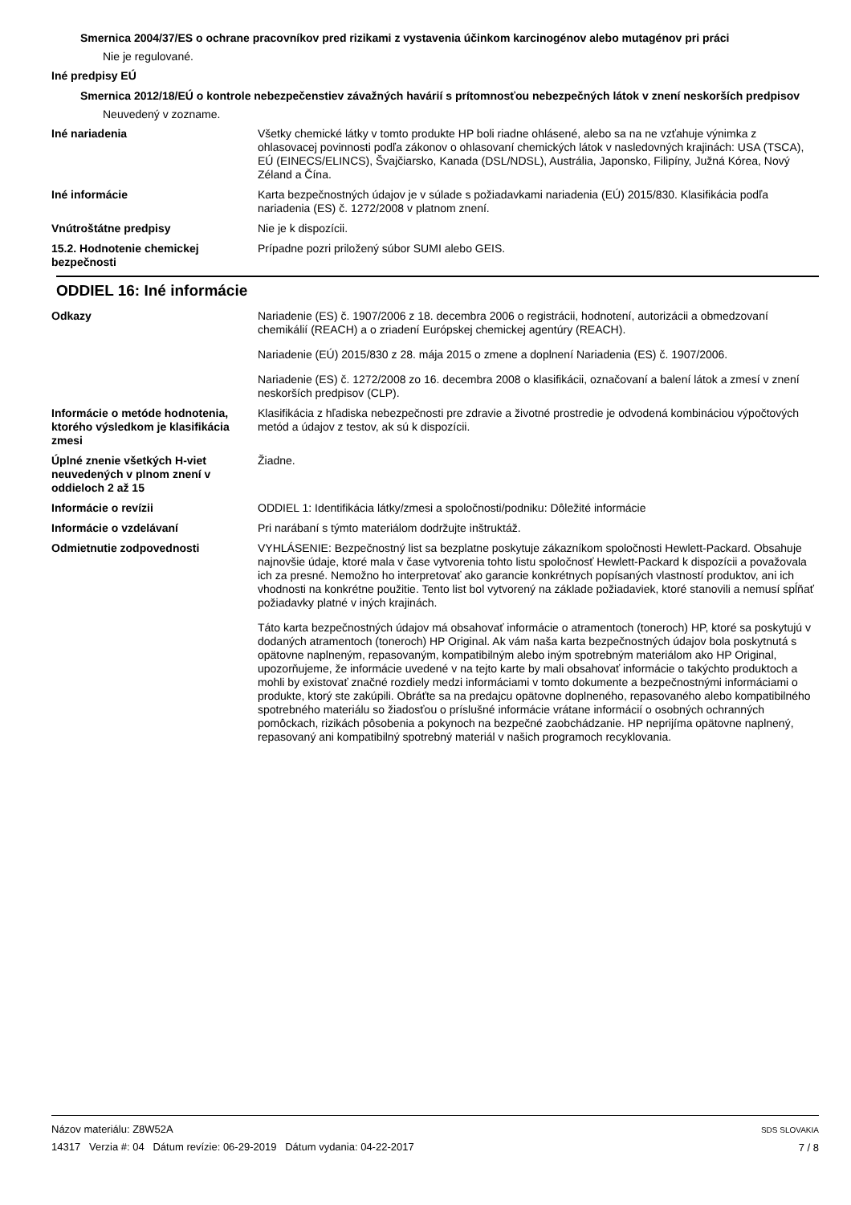Smernica 2004/37/ES o ochrane pracovníkov pred rizikami z vystavenia účinkom karcinogénov alebo mutagénov pri práci
Nie je regulované.
Iné predpisy EÚ
Smernica 2012/18/EÚ o kontrole nebezpečenstiev závažných havárií s prítomnosťou nebezpečných látok v znení neskorších predpisov
Neuvedený v zozname.
Iné nariadenia Všetky chemické látky v tomto produkte HP boli riadne ohlásené, alebo sa na ne vzťahuje výnimka z ohlasovacej povinnosti podľa zákonov o ohlasovaní chemických látok v nasledovných krajinách: USA (TSCA), EÚ (EINECS/ELINCS), Švajčiarsko, Kanada (DSL/NDSL), Austrália, Japonsko, Filipíny, Južná Kórea, Nový Zéland a Čína.
Iné informácie Karta bezpečnostných údajov je v súlade s požiadavkami nariadenia (EÚ) 2015/830. Klasifikácia podľa nariadenia (ES) č. 1272/2008 v platnom znení.
Vnútroštátne predpisy Nie je k dispozícii.
15.2. Hodnotenie chemickej bezpečnosti
Prípadne pozri priložený súbor SUMI alebo GEIS.
ODDIEL 16: Iné informácie
Odkazy Nariadenie (ES) č. 1907/2006 z 18. decembra 2006 o registrácii, hodnotení, autorizácii a obmedzovaní chemikálií (REACH) a o zriadení Európskej chemickej agentúry (REACH).
Nariadenie (EÚ) 2015/830 z 28. mája 2015 o zmene a doplnení Nariadenia (ES) č. 1907/2006.
Nariadenie (ES) č. 1272/2008 zo 16. decembra 2008 o klasifikácii, označovaní a balení látok a zmesí v znení neskorších predpisov (CLP).
Informácie o metóde hodnotenia, ktorého výsledkom je klasifikácia zmesi
Klasifikácia z hľadiska nebezpečnosti pre zdravie a životné prostredie je odvodená kombináciou výpočtových metód a údajov z testov, ak sú k dispozícii.
Úplné znenie všetkých H-viet neuvedených v plnom znení v oddieloch 2 až 15
Žiadne.
Informácie o revízii ODDIEL 1: Identifikácia látky/zmesi a spoločnosti/podniku: Dôležité informácie
Informácie o vzdelávaní Pri narábaní s týmto materiálom dodržujte inštruktáž.
Odmietnutie zodpovednosti VYHLÁSENIE: Bezpečnostný list sa bezplatne poskytuje zákazníkom spoločnosti Hewlett-Packard. Obsahuje najnovšie údaje, ktoré mala v čase vytvorenia tohto listu spoločnosť Hewlett-Packard k dispozícii a považovala ich za presné. Nemožno ho interpretovať ako garancie konkrétnych popísaných vlastností produktov, ani ich vhodnosti na konkrétne použitie. Tento list bol vytvorený na základe požiadaviek, ktoré stanovili a nemusí spĺňať požiadavky platné v iných krajinách.
Táto karta bezpečnostných údajov má obsahovať informácie o atramentoch (toneroch) HP, ktoré sa poskytujú v dodaných atramentoch (toneroch) HP Original. Ak vám naša karta bezpečnostných údajov bola poskytnutá s opätovne naplneným, repasovaným, kompatibilným alebo iným spotrebným materiálom ako HP Original, upozorňujeme, že informácie uvedené v na tejto karte by mali obsahovať informácie o takýchto produktoch a mohli by existovať značné rozdiely medzi informáciami v tomto dokumente a bezpečnostnými informáciami o produkte, ktorý ste zakúpili. Obráťte sa na predajcu opätovne doplneného, repasovaného alebo kompatibilného spotrebného materiálu so žiadosťou o príslušné informácie vrátane informácií o osobných ochranných pomôckach, rizikách pôsobenia a pokynoch na bezpečné zaobchádzanie. HP neprijíma opätovne naplnený, repasovaný ani kompatibilný spotrebný materiál v našich programoch recyklovania.
Názov materiálu: Z8W52A
14317 Verzia #: 04 Dátum revízie: 06-29-2019 Dátum vydania: 04-22-2017
SDS SLOVAKIA
7 / 8